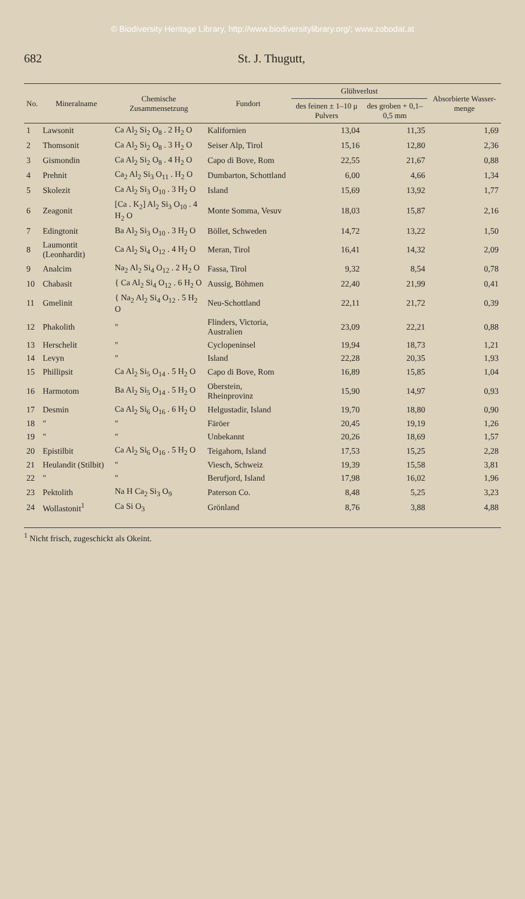© Biodiversity Heritage Library, http://www.biodiversitylibrary.org/; www.zobodat.at
682 St. J. Thugutt,
| No. | Mineralname | Chemische Zusammensetzung | Fundort | Glühverlust | | Absorbierte Wasser-menge |
| --- | --- | --- | --- | --- | --- | --- |
| | | | | des feinen ± 1–10 μ Pulvers | des groben + 0,1–0,5 mm | |
| 1 | Lawsonit | Ca Al<sub>2</sub> Si<sub>2</sub> O<sub>8</sub> . 2 H<sub>2</sub> O | Kalifornien | 13,04 | 11,35 | 1,69 |
| 2 | Thomsonit | Ca Al<sub>2</sub> Si<sub>2</sub> O<sub>8</sub> . 3 H<sub>2</sub> O | Seiser Alp, Tirol | 15,16 | 12,80 | 2,36 |
| 3 | Gismondin | Ca Al<sub>2</sub> Si<sub>2</sub> O<sub>8</sub> . 4 H<sub>2</sub> O | Capo di Bove, Rom | 22,55 | 21,67 | 0,88 |
| 4 | Prehnit | Ca<sub>2</sub> Al<sub>2</sub> Si<sub>3</sub> O<sub>11</sub> . H<sub>2</sub> O | Dumbarton, Schottland | 6,00 | 4,66 | 1,34 |
| 5 | Skolezit | Ca Al<sub>2</sub> Si<sub>3</sub> O<sub>10</sub> . 3 H<sub>2</sub> O | Island | 15,69 | 13,92 | 1,77 |
| 6 | Zeagonit | [Ca . K<sub>2</sub>] Al<sub>2</sub> Si<sub>3</sub> O<sub>10</sub> . 4 H<sub>2</sub> O | Monte Somma, Vesuv | 18,03 | 15,87 | 2,16 |
| 7 | Edingtonit | Ba Al<sub>2</sub> Si<sub>3</sub> O<sub>10</sub> . 3 H<sub>2</sub> O | Böllet, Schweden | 14,72 | 13,22 | 1,50 |
| 8 | Laumontit (Leonhardit) | Ca Al<sub>2</sub> Si<sub>4</sub> O<sub>12</sub> . 4 H<sub>2</sub> O | Meran, Tirol | 16,41 | 14,32 | 2,09 |
| 9 | Analcim | Na<sub>2</sub> Al<sub>2</sub> Si<sub>4</sub> O<sub>12</sub> . 2 H<sub>2</sub> O | Fassa, Tirol | 9,32 | 8,54 | 0,78 |
| 10 | Chabasit | { Ca Al<sub>2</sub> Si<sub>4</sub> O<sub>12</sub> . 6 H<sub>2</sub> O | Aussig, Böhmen | 22,40 | 21,99 | 0,41 |
| 11 | Gmelinit | { Na<sub>2</sub> Al<sub>2</sub> Si<sub>4</sub> O<sub>12</sub> . 5 H<sub>2</sub> O | Neu-Schottland | 22,11 | 21,72 | 0,39 |
| 12 | Phakolith | " | Flinders, Victoria, Australien | 23,09 | 22,21 | 0,88 |
| 13 | Herschelit | " | Cyclopeninsel | 19,94 | 18,73 | 1,21 |
| 14 | Levyn | " | Island | 22,28 | 20,35 | 1,93 |
| 15 | Phillipsit | Ca Al<sub>2</sub> Si<sub>5</sub> O<sub>14</sub> . 5 H<sub>2</sub> O | Capo di Bove, Rom | 16,89 | 15,85 | 1,04 |
| 16 | Harmotom | Ba Al<sub>2</sub> Si<sub>5</sub> O<sub>14</sub> . 5 H<sub>2</sub> O | Oberstein, Rheinprovinz | 15,90 | 14,97 | 0,93 |
| 17 | Desmin | Ca Al<sub>2</sub> Si<sub>6</sub> O<sub>16</sub> . 6 H<sub>2</sub> O | Helgustadir, Island | 19,70 | 18,80 | 0,90 |
| 18 | " | " | Färöer | 20,45 | 19,19 | 1,26 |
| 19 | " | " | Unbekannt | 20,26 | 18,69 | 1,57 |
| 20 | Epistilbit | Ca Al<sub>2</sub> Si<sub>6</sub> O<sub>16</sub> . 5 H<sub>2</sub> O | Teigahorn, Island | 17,53 | 15,25 | 2,28 |
| 21 | Heulandit (Stilbit) | " | Viesch, Schweiz | 19,39 | 15,58 | 3,81 |
| 22 | " | " | Berufjord, Island | 17,98 | 16,02 | 1,96 |
| 23 | Pektolith | Na H Ca<sub>2</sub> Si<sub>3</sub> O<sub>9</sub> | Paterson Co. | 8,48 | 5,25 | 3,23 |
| 24 | Wollastonit<sup>1</sup> | Ca Si O<sub>3</sub> | Grönland | 8,76 | 3,88 | 4,88 |
<sup>1</sup> Nicht frisch, zugeschickt als Okeint.